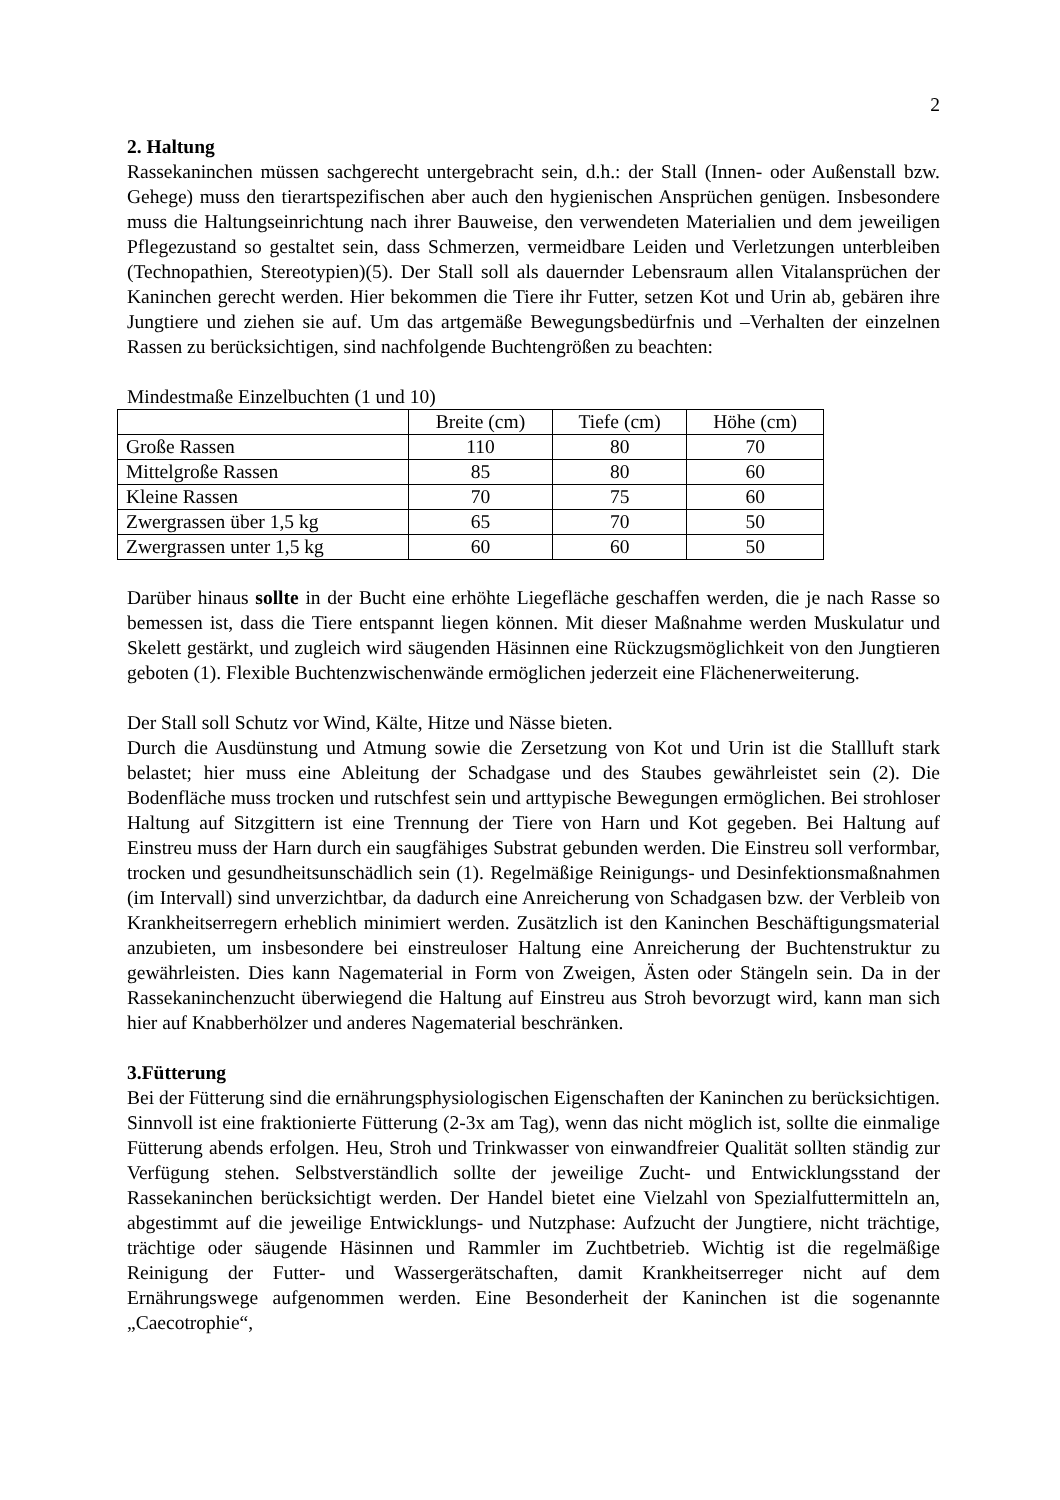2
2. Haltung
Rassekaninchen müssen sachgerecht untergebracht sein, d.h.: der Stall (Innen- oder Außenstall bzw. Gehege) muss den tierartspezifischen aber auch den hygienischen Ansprüchen genügen. Insbesondere muss die Haltungseinrichtung nach ihrer Bauweise, den verwendeten Materialien und dem jeweiligen Pflegezustand so gestaltet sein, dass Schmerzen, vermeidbare Leiden und Verletzungen unterbleiben (Technopathien, Stereotypien)(5). Der Stall soll als dauernder Lebensraum allen Vitalansprüchen der Kaninchen gerecht werden. Hier bekommen die Tiere ihr Futter, setzen Kot und Urin ab, gebären ihre Jungtiere und ziehen sie auf. Um das artgemäße Bewegungsbedürfnis und –Verhalten der einzelnen Rassen zu berücksichtigen, sind nachfolgende Buchtengrößen zu beachten:
Mindestmaße Einzelbuchten (1 und 10)
| | Breite (cm) | Tiefe (cm) | Höhe (cm) |
| Große Rassen | 110 | 80 | 70 |
| Mittelgroße Rassen | 85 | 80 | 60 |
| Kleine Rassen | 70 | 75 | 60 |
| Zwergrassen über 1,5 kg | 65 | 70 | 50 |
| Zwergrassen unter 1,5 kg | 60 | 60 | 50 |
Darüber hinaus sollte in der Bucht eine erhöhte Liegefläche geschaffen werden, die je nach Rasse so bemessen ist, dass die Tiere entspannt liegen können. Mit dieser Maßnahme werden Muskulatur und Skelett gestärkt, und zugleich wird säugenden Häsinnen eine Rückzugsmöglichkeit von den Jungtieren geboten (1). Flexible Buchtenzwischenwände ermöglichen jederzeit eine Flächenerweiterung.
Der Stall soll Schutz vor Wind, Kälte, Hitze und Nässe bieten.
Durch die Ausdünstung und Atmung sowie die Zersetzung von Kot und Urin ist die Stallluft stark belastet; hier muss eine Ableitung der Schadgase und des Staubes gewährleistet sein (2). Die Bodenfläche muss trocken und rutschfest sein und arttypische Bewegungen ermöglichen. Bei strohloser Haltung auf Sitzgittern ist eine Trennung der Tiere von Harn und Kot gegeben. Bei Haltung auf Einstreu muss der Harn durch ein saugfähiges Substrat gebunden werden. Die Einstreu soll verformbar, trocken und gesundheitsunschädlich sein (1). Regelmäßige Reinigungs- und Desinfektionsmaßnahmen (im Intervall) sind unverzichtbar, da dadurch eine Anreicherung von Schadgasen bzw. der Verbleib von Krankheitserregern erheblich minimiert werden. Zusätzlich ist den Kaninchen Beschäftigungsmaterial anzubieten, um insbesondere bei einstreuloser Haltung eine Anreicherung der Buchtenstruktur zu gewährleisten. Dies kann Nagematerial in Form von Zweigen, Ästen oder Stängeln sein. Da in der Rassekaninchenzucht überwiegend die Haltung auf Einstreu aus Stroh bevorzugt wird, kann man sich hier auf Knabberhölzer und anderes Nagematerial beschränken.
3.Fütterung
Bei der Fütterung sind die ernährungsphysiologischen Eigenschaften der Kaninchen zu berücksichtigen. Sinnvoll ist eine fraktionierte Fütterung (2-3x am Tag), wenn das nicht möglich ist, sollte die einmalige Fütterung abends erfolgen. Heu, Stroh und Trinkwasser von einwandfreier Qualität sollten ständig zur Verfügung stehen. Selbstverständlich sollte der jeweilige Zucht- und Entwicklungsstand der Rassekaninchen berücksichtigt werden. Der Handel bietet eine Vielzahl von Spezialfuttermitteln an, abgestimmt auf die jeweilige Entwicklungs- und Nutzphase: Aufzucht der Jungtiere, nicht trächtige, trächtige oder säugende Häsinnen und Rammler im Zuchtbetrieb. Wichtig ist die regelmäßige Reinigung der Futter- und Wassergerätschaften, damit Krankheitserreger nicht auf dem Ernährungswege aufgenommen werden. Eine Besonderheit der Kaninchen ist die sogenannte „Caecotrophie“,